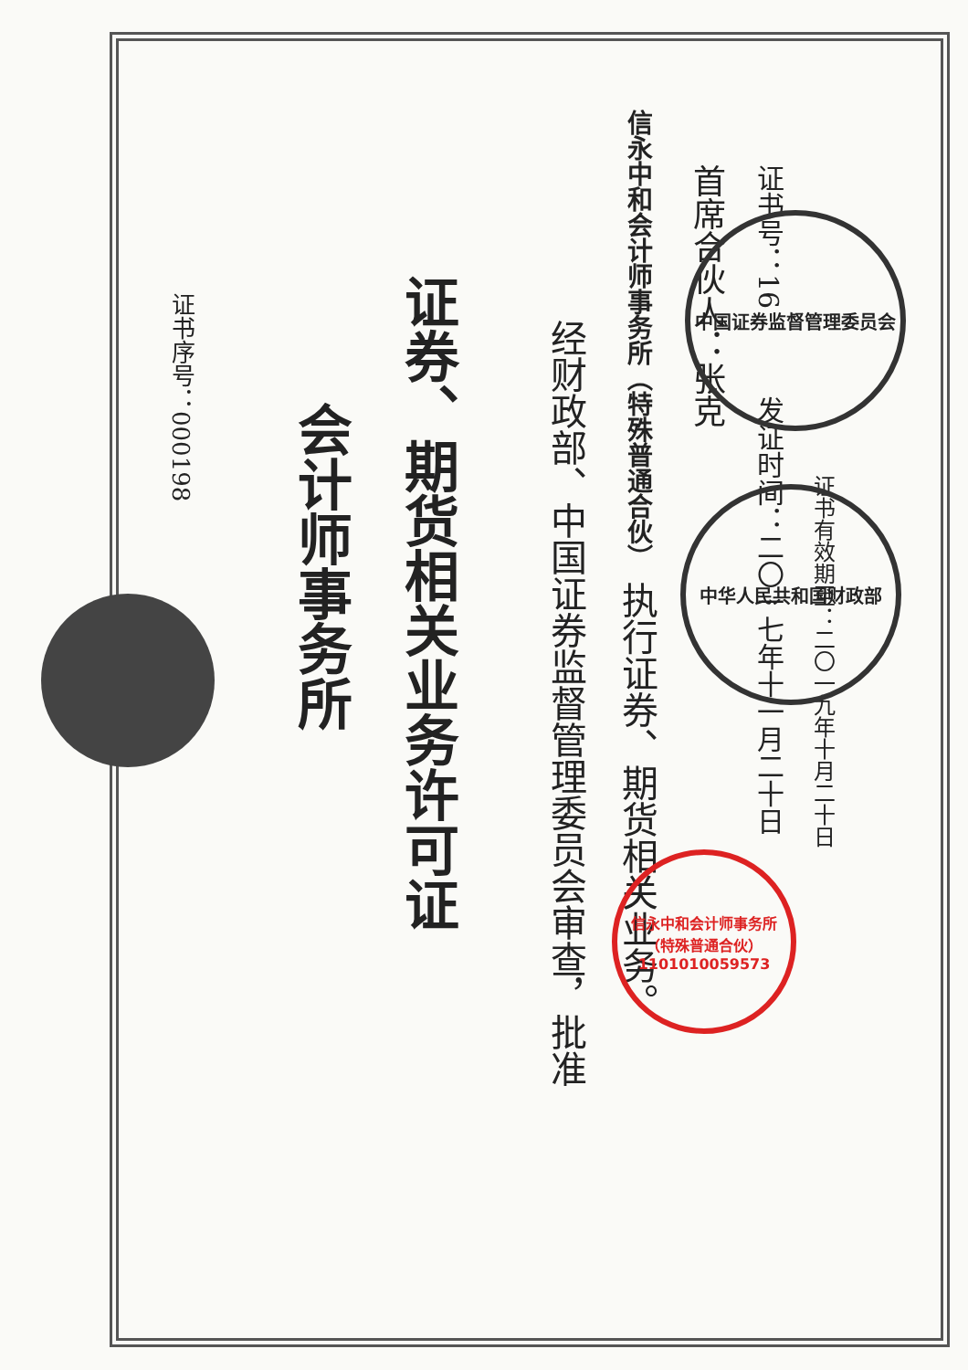证书序号：000198
会计师事务所
证券、期货相关业务许可证
经财政部、中国证券监督管理委员会审查，批准
信永中和会计师事务所（特殊普通合伙） 执行证券、期货相关业务。
首席合伙人：张克
证书号：16 发证时间：二〇一七年十一月二十日
证书有效期至：二〇一九年十月二十日
中华人民共和国财政部
中国证券监督管理委员会
信永中和会计师事务所（特殊普通合伙）
1101010059573